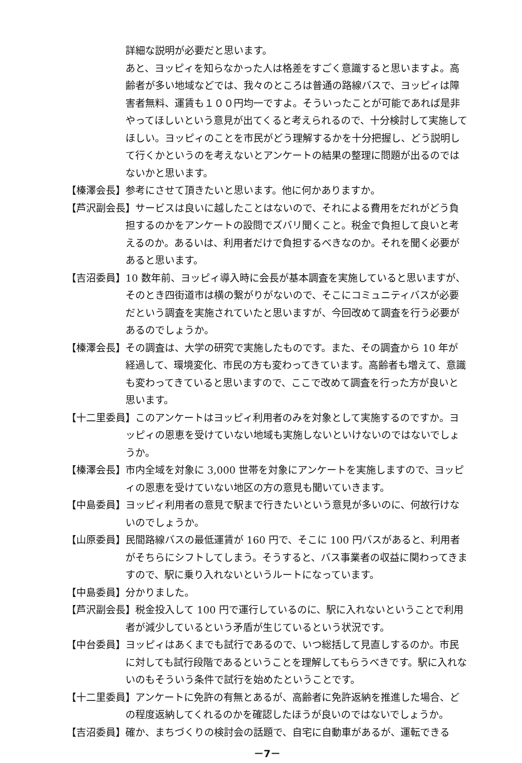詳細な説明が必要だと思います。
あと、ヨッピィを知らなかった人は格差をすごく意識すると思いますよ。高齢者が多い地域などでは、我々のところは普通の路線バスで、ヨッピィは障害者無料、運賃も１００円均一ですよ。そういったことが可能であれば是非やってほしいという意見が出てくると考えられるので、十分検討して実施してほしい。ヨッピィのことを市民がどう理解するかを十分把握し、どう説明して行くかというのを考えないとアンケートの結果の整理に問題が出るのではないかと思います。
【榛澤会長】参考にさせて頂きたいと思います。他に何かありますか。
【芦沢副会長】サービスは良いに越したことはないので、それによる費用をだれがどう負担するのかをアンケートの設問でズバリ聞くこと。税金で負担して良いと考えるのか。あるいは、利用者だけで負担するべきなのか。それを聞く必要があると思います。
【吉沼委員】10 数年前、ヨッピィ導入時に会長が基本調査を実施していると思いますが、そのとき四街道市は横の繋がりがないので、そこにコミュニティバスが必要だという調査を実施されていたと思いますが、今回改めて調査を行う必要があるのでしょうか。
【榛澤会長】その調査は、大学の研究で実施したものです。また、その調査から 10 年が経過して、環境変化、市民の方も変わってきています。高齢者も増えて、意識も変わってきていると思いますので、ここで改めて調査を行った方が良いと思います。
【十二里委員】このアンケートはヨッピィ利用者のみを対象として実施するのですか。ヨッピィの恩恵を受けていない地域も実施しないといけないのではないでしょうか。
【榛澤会長】市内全域を対象に 3,000 世帯を対象にアンケートを実施しますので、ヨッピィの恩恵を受けていない地区の方の意見も聞いていきます。
【中島委員】ヨッピィ利用者の意見で駅まで行きたいという意見が多いのに、何故行けないのでしょうか。
【山原委員】民間路線バスの最低運賃が 160 円で、そこに 100 円バスがあると、利用者がそちらにシフトしてしまう。そうすると、バス事業者の収益に関わってきますので、駅に乗り入れないというルートになっています。
【中島委員】分かりました。
【芦沢副会長】税金投入して 100 円で運行しているのに、駅に入れないということで利用者が減少しているという矛盾が生じているという状況です。
【中台委員】ヨッピィはあくまでも試行であるので、いつ総括して見直しするのか。市民に対しても試行段階であるということを理解してもらうべきです。駅に入れないのもそういう条件で試行を始めたということです。
【十二里委員】アンケートに免許の有無とあるが、高齢者に免許返納を推進した場合、どの程度返納してくれるのかを確認したほうが良いのではないでしょうか。
【吉沼委員】確か、まちづくりの検討会の話題で、自宅に自動車があるが、運転できる
－7－